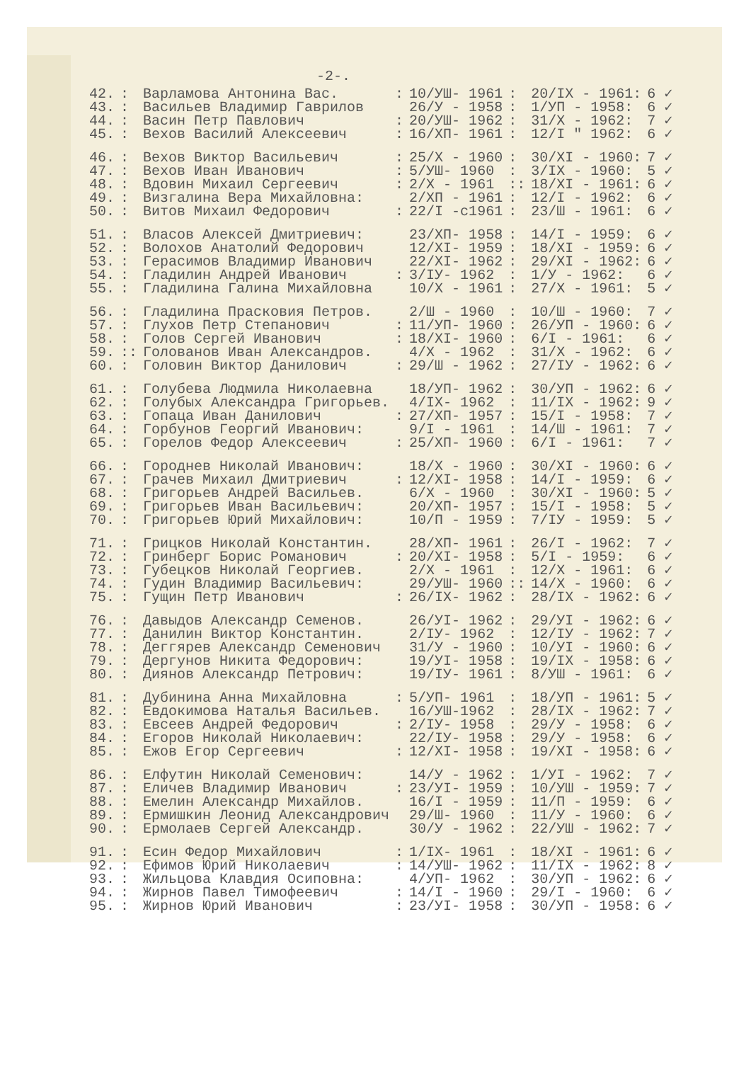-2-.
| 42. | : | Варламова Антонина Вас. | : | 10/УШ- 1961 | : | 20/IX - 1961: | 6 ✓ |
| 43. | : | Васильев Владимир Гаврилов | | 26/У - 1958 | : | 1/УП - 1958: | 6 ✓ |
| 44. | : | Васин Петр Павлович | : | 20/УШ- 1962 | : | 31/X - 1962: | 7 ✓ |
| 45. | : | Вехов Василий Алексеевич | : | 16/ХП- 1961 | : | 12/I " 1962: | 6 ✓ |
| 46. | : | Вехов Виктор Васильевич | : | 25/X - 1960 | : | 30/XI - 1960: | 7 ✓ |
| 47. | : | Вехов Иван Иванович | : | 5/УШ- 1960 | : | 3/IX - 1960: | 5 ✓ |
| 48. | : | Вдовин Михаил Сергеевич | : | 2/X - 1961 | :: | 18/XI - 1961: | 6 ✓ |
| 49. | : | Визгалина Вера Михайловна: | | 2/ХП - 1961 | : | 12/I - 1962: | 6 ✓ |
| 50. | : | Витов Михаил Федорович | : | 22/I -с1961 | : | 23/Ш - 1961: | 6 ✓ |
| 51. | : | Власов Алексей Дмитриевич: | | 23/ХП- 1958 | : | 14/I - 1959: | 6 ✓ |
| 52. | : | Волохов Анатолий Федорович | | 12/XI- 1959 | : | 18/XI - 1959: | 6 ✓ |
| 53. | : | Герасимов Владимир Иванович | | 22/XI- 1962 | : | 29/XI - 1962: | 6 ✓ |
| 54. | : | Гладилин Андрей Иванович | : | 3/IУ- 1962 | : | 1/У - 1962: | 6 ✓ |
| 55. | : | Гладилина Галина Михайловна | | 10/X - 1961 | : | 27/X - 1961: | 5 ✓ |
| 56. | : | Гладилина Прасковия Петров. | | 2/Ш - 1960 | : | 10/Ш - 1960: | 7 ✓ |
| 57. | : | Глухов Петр Степанович | : | 11/УП- 1960 | : | 26/УП - 1960: | 6 ✓ |
| 58. | : | Голов Сергей Иванович | : | 18/XI- 1960 | : | 6/I - 1961: | 6 ✓ |
| 59. | :: | Голованов Иван Александров. | | 4/X - 1962 | : | 31/X - 1962: | 6 ✓ |
| 60. | : | Головин Виктор Данилович | : | 29/Ш - 1962 | : | 27/IУ - 1962: | 6 ✓ |
| 61. | : | Голубева Людмила Николаевна | | 18/УП- 1962 | : | 30/УП - 1962: | 6 ✓ |
| 62. | : | Голубых Александра Григорьев. | | 4/IX- 1962 | : | 11/IX - 1962: | 9 ✓ |
| 63. | : | Гопаца Иван Данилович | : | 27/ХП- 1957 | : | 15/I - 1958: | 7 ✓ |
| 64. | : | Горбунов Георгий Иванович: | | 9/I - 1961 | : | 14/Ш - 1961: | 7 ✓ |
| 65. | : | Горелов Федор Алексеевич | : | 25/ХП- 1960 | : | 6/I - 1961: | 7 ✓ |
| 66. | : | Городнев Николай Иванович: | | 18/X - 1960 | : | 30/XI - 1960: | 6 ✓ |
| 67. | : | Грачев Михаил Дмитриевич | : | 12/XI- 1958 | : | 14/I - 1959: | 6 ✓ |
| 68. | : | Григорьев Андрей Васильев. | | 6/X - 1960 | : | 30/XI - 1960: | 5 ✓ |
| 69. | : | Григорьев Иван Васильевич: | | 20/ХП- 1957 | : | 15/I - 1958: | 5 ✓ |
| 70. | : | Григорьев Юрий Михайлович: | | 10/П - 1959 | : | 7/IУ - 1959: | 5 ✓ |
| 71. | : | Грицков Николай Константин. | | 28/ХП- 1961 | : | 26/I - 1962: | 7 ✓ |
| 72. | : | Гринберг Борис Романович | : | 20/XI- 1958 | : | 5/I - 1959: | 6 ✓ |
| 73. | : | Губецков Николай Георгиев. | | 2/X - 1961 | : | 12/X - 1961: | 6 ✓ |
| 74. | : | Гудин Владимир Васильевич: | | 29/УШ- 1960 | :: | 14/X - 1960: | 6 ✓ |
| 75. | : | Гущин Петр Иванович | : | 26/IX- 1962 | : | 28/IX - 1962: | 6 ✓ |
| 76. | : | Давыдов Александр Семенов. | | 26/УI- 1962 | : | 29/УI - 1962: | 6 ✓ |
| 77. | : | Данилин Виктор Константин. | | 2/IУ- 1962 | : | 12/IУ - 1962: | 7 ✓ |
| 78. | : | Деггярев Александр Семенович | | 31/У - 1960 | : | 10/УI - 1960: | 6 ✓ |
| 79. | : | Дергунов Никита Федорович: | | 19/УI- 1958 | : | 19/IX - 1958: | 6 ✓ |
| 80. | : | Диянов Александр Петрович: | | 19/IУ- 1961 | : | 8/УШ - 1961: | 6 ✓ |
| 81. | : | Дубинина Анна Михайловна | : | 5/УП- 1961 | : | 18/УП - 1961: | 5 ✓ |
| 82. | : | Евдокимова Наталья Васильев. | | 16/УШ-1962 | : | 28/IX - 1962: | 7 ✓ |
| 83. | : | Евсеев Андрей Федорович | : | 2/IУ- 1958 | : | 29/У - 1958: | 6 ✓ |
| 84. | : | Егоров Николай Николаевич: | | 22/IУ- 1958 | : | 29/У - 1958: | 6 ✓ |
| 85. | : | Ежов Егор Сергеевич | : | 12/XI- 1958 | : | 19/XI - 1958: | 6 ✓ |
| 86. | : | Елфутин Николай Семенович: | | 14/У - 1962 | : | 1/УI - 1962: | 7 ✓ |
| 87. | : | Еличев Владимир Иванович | : | 23/УI- 1959 | : | 10/УШ - 1959: | 7 ✓ |
| 88. | : | Емелин Александр Михайлов. | | 16/I - 1959 | : | 11/П - 1959: | 6 ✓ |
| 89. | : | Ермишкин Леонид Александрович | | 29/Ш- 1960 | : | 11/У - 1960: | 6 ✓ |
| 90. | : | Ермолаев Сергей Александр. | | 30/У - 1962 | : | 22/УШ - 1962: | 7 ✓ |
| 91. | : | Есин Федор Михайлович | : | 1/IX- 1961 | : | 18/XI - 1961: | 6 ✓ |
| 92. | : | Ефимов Юрий Николаевич | : | 14/УШ- 1962 | : | 11/IX - 1962: | 8 ✓ |
| 93. | : | Жильцова Клавдия Осиповна: | | 4/УП- 1962 | : | 30/УП - 1962: | 6 ✓ |
| 94. | : | Жирнов Павел Тимофеевич | : | 14/I - 1960 | : | 29/I - 1960: | 6 ✓ |
| 95. | : | Жирнов Юрий Иванович | : | 23/УI- 1958 | : | 30/УП - 1958: | 6 ✓ |